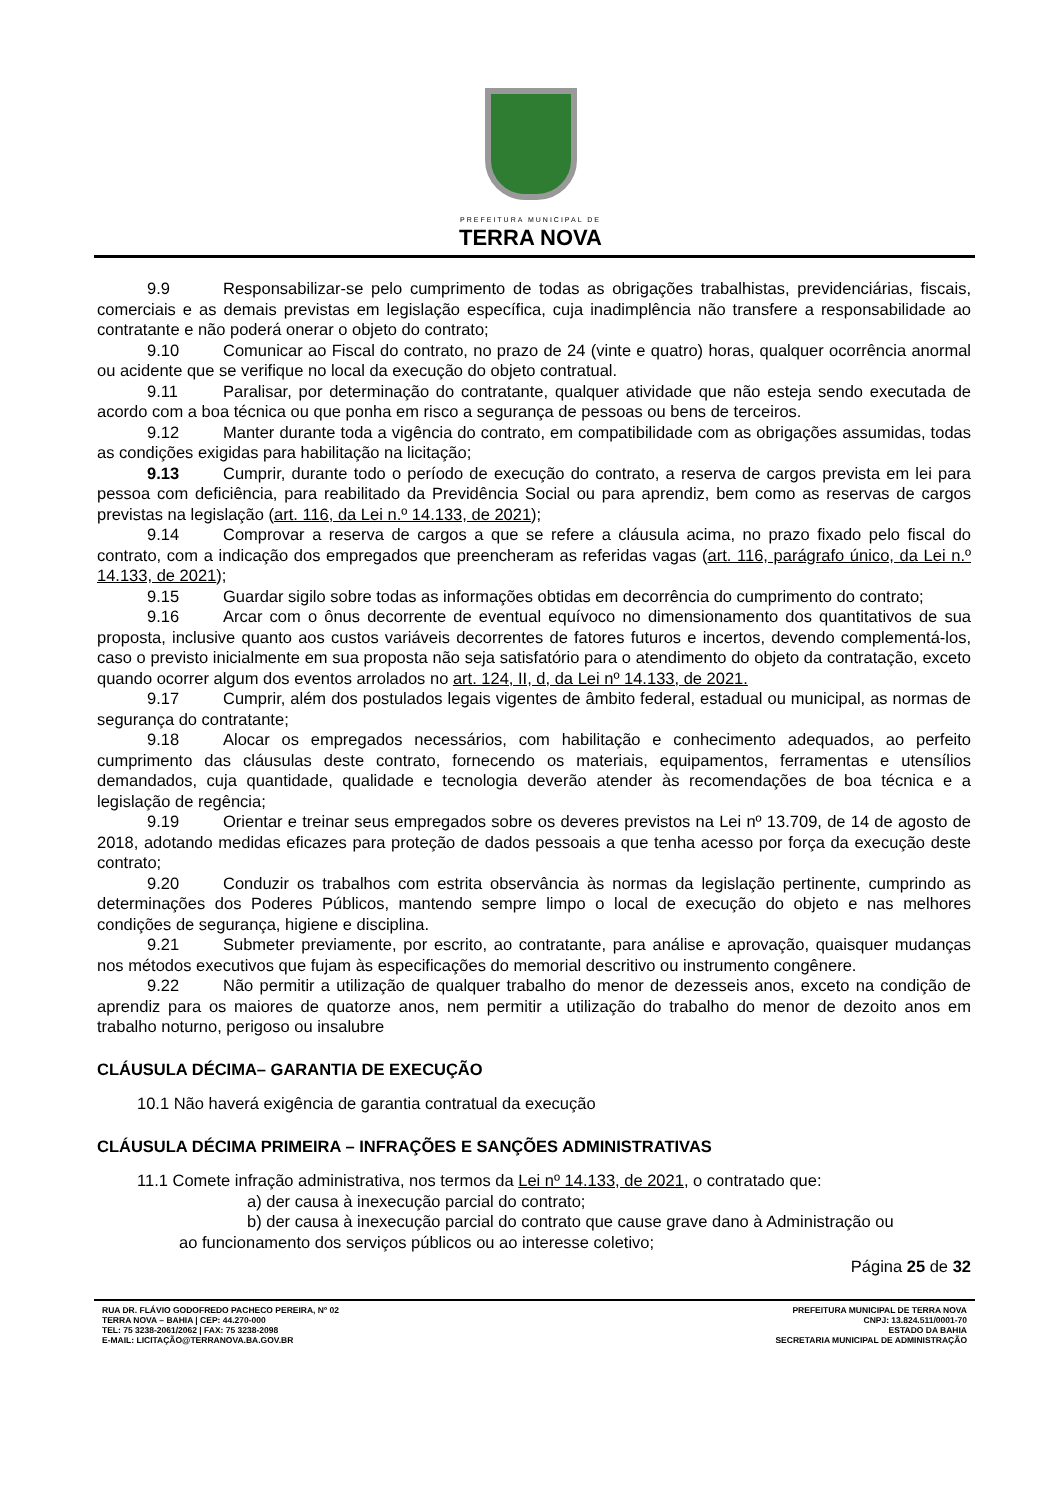PREFEITURA MUNICIPAL DE
TERRA NOVA
9.9 Responsabilizar-se pelo cumprimento de todas as obrigações trabalhistas, previdenciárias, fiscais, comerciais e as demais previstas em legislação específica, cuja inadimplência não transfere a responsabilidade ao contratante e não poderá onerar o objeto do contrato;
9.10 Comunicar ao Fiscal do contrato, no prazo de 24 (vinte e quatro) horas, qualquer ocorrência anormal ou acidente que se verifique no local da execução do objeto contratual.
9.11 Paralisar, por determinação do contratante, qualquer atividade que não esteja sendo executada de acordo com a boa técnica ou que ponha em risco a segurança de pessoas ou bens de terceiros.
9.12 Manter durante toda a vigência do contrato, em compatibilidade com as obrigações assumidas, todas as condições exigidas para habilitação na licitação;
9.13 Cumprir, durante todo o período de execução do contrato, a reserva de cargos prevista em lei para pessoa com deficiência, para reabilitado da Previdência Social ou para aprendiz, bem como as reservas de cargos previstas na legislação (art. 116, da Lei n.º 14.133, de 2021);
9.14 Comprovar a reserva de cargos a que se refere a cláusula acima, no prazo fixado pelo fiscal do contrato, com a indicação dos empregados que preencheram as referidas vagas (art. 116, parágrafo único, da Lei n.º 14.133, de 2021);
9.15 Guardar sigilo sobre todas as informações obtidas em decorrência do cumprimento do contrato;
9.16 Arcar com o ônus decorrente de eventual equívoco no dimensionamento dos quantitativos de sua proposta, inclusive quanto aos custos variáveis decorrentes de fatores futuros e incertos, devendo complementá-los, caso o previsto inicialmente em sua proposta não seja satisfatório para o atendimento do objeto da contratação, exceto quando ocorrer algum dos eventos arrolados no art. 124, II, d, da Lei nº 14.133, de 2021.
9.17 Cumprir, além dos postulados legais vigentes de âmbito federal, estadual ou municipal, as normas de segurança do contratante;
9.18 Alocar os empregados necessários, com habilitação e conhecimento adequados, ao perfeito cumprimento das cláusulas deste contrato, fornecendo os materiais, equipamentos, ferramentas e utensílios demandados, cuja quantidade, qualidade e tecnologia deverão atender às recomendações de boa técnica e a legislação de regência;
9.19 Orientar e treinar seus empregados sobre os deveres previstos na Lei nº 13.709, de 14 de agosto de 2018, adotando medidas eficazes para proteção de dados pessoais a que tenha acesso por força da execução deste contrato;
9.20 Conduzir os trabalhos com estrita observância às normas da legislação pertinente, cumprindo as determinações dos Poderes Públicos, mantendo sempre limpo o local de execução do objeto e nas melhores condições de segurança, higiene e disciplina.
9.21 Submeter previamente, por escrito, ao contratante, para análise e aprovação, quaisquer mudanças nos métodos executivos que fujam às especificações do memorial descritivo ou instrumento congênere.
9.22 Não permitir a utilização de qualquer trabalho do menor de dezesseis anos, exceto na condição de aprendiz para os maiores de quatorze anos, nem permitir a utilização do trabalho do menor de dezoito anos em trabalho noturno, perigoso ou insalubre
CLÁUSULA DÉCIMA– GARANTIA DE EXECUÇÃO
10.1 Não haverá exigência de garantia contratual da execução
CLÁUSULA DÉCIMA PRIMEIRA – INFRAÇÕES E SANÇÕES ADMINISTRATIVAS
11.1 Comete infração administrativa, nos termos da Lei nº 14.133, de 2021, o contratado que:
a) der causa à inexecução parcial do contrato;
b) der causa à inexecução parcial do contrato que cause grave dano à Administração ou
ao funcionamento dos serviços públicos ou ao interesse coletivo;
Página 25 de 32
RUA DR. FLÁVIO GODOFREDO PACHECO PEREIRA, Nº 02
TERRA NOVA – BAHIA | CEP: 44.270-000
TEL: 75 3238-2061/2062 | FAX: 75 3238-2098
E-MAIL: LICITAÇÃO@TERRANOVA.BA.GOV.BR
PREFEITURA MUNICIPAL DE TERRA NOVA
CNPJ: 13.824.511/0001-70
ESTADO DA BAHIA
SECRETARIA MUNICIPAL DE ADMINISTRAÇÃO